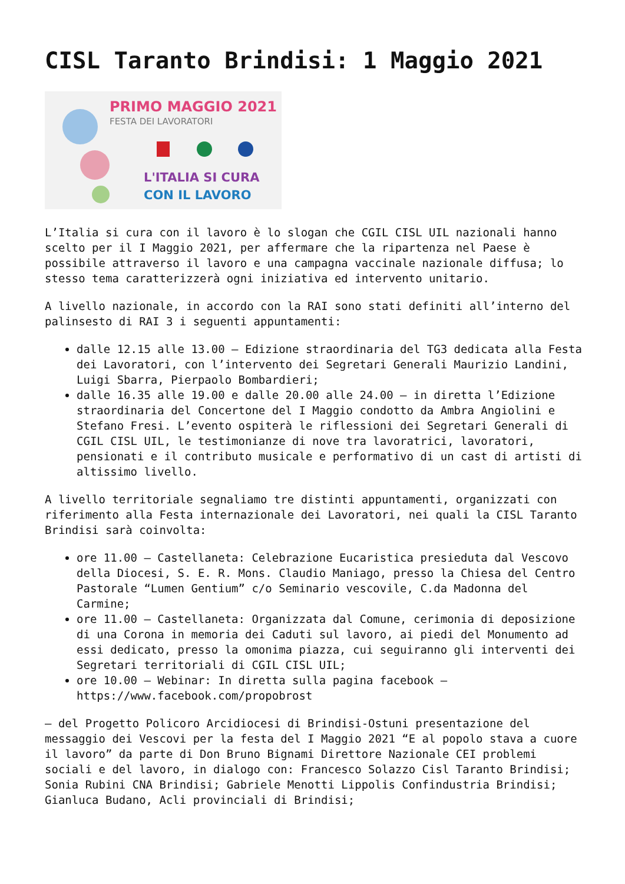CISL Taranto Brindisi: 1 Maggio 2021
PRIMO MAGGIO 2021
FESTA DEI LAVORATORI
L'ITALIA SI CURA
CON IL LAVORO
L’Italia si cura con il lavoro è lo slogan che CGIL CISL UIL nazionali hanno scelto per il I Maggio 2021, per affermare che la ripartenza nel Paese è possibile attraverso il lavoro e una campagna vaccinale nazionale diffusa; lo stesso tema caratterizzerà ogni iniziativa ed intervento unitario.
A livello nazionale, in accordo con la RAI sono stati definiti all’interno del palinsesto di RAI 3 i seguenti appuntamenti:
dalle 12.15 alle 13.00 – Edizione straordinaria del TG3 dedicata alla Festa dei Lavoratori, con l’intervento dei Segretari Generali Maurizio Landini, Luigi Sbarra, Pierpaolo Bombardieri;
dalle 16.35 alle 19.00 e dalle 20.00 alle 24.00 – in diretta l’Edizione straordinaria del Concertone del I Maggio condotto da Ambra Angiolini e Stefano Fresi. L’evento ospiterà le riflessioni dei Segretari Generali di CGIL CISL UIL, le testimonianze di nove tra lavoratrici, lavoratori, pensionati e il contributo musicale e performativo di un cast di artisti di altissimo livello.
A livello territoriale segnaliamo tre distinti appuntamenti, organizzati con riferimento alla Festa internazionale dei Lavoratori, nei quali la CISL Taranto Brindisi sarà coinvolta:
ore 11.00 – Castellaneta: Celebrazione Eucaristica presieduta dal Vescovo della Diocesi, S. E. R. Mons. Claudio Maniago, presso la Chiesa del Centro Pastorale “Lumen Gentium” c/o Seminario vescovile, C.da Madonna del Carmine;
ore 11.00 – Castellaneta: Organizzata dal Comune, cerimonia di deposizione di una Corona in memoria dei Caduti sul lavoro, ai piedi del Monumento ad essi dedicato, presso la omonima piazza, cui seguiranno gli interventi dei Segretari territoriali di CGIL CISL UIL;
ore 10.00 – Webinar: In diretta sulla pagina facebook – https://www.facebook.com/propobrost
– del Progetto Policoro Arcidiocesi di Brindisi-Ostuni presentazione del messaggio dei Vescovi per la festa del I Maggio 2021 “E al popolo stava a cuore il lavoro” da parte di Don Bruno Bignami Direttore Nazionale CEI problemi sociali e del lavoro, in dialogo con: Francesco Solazzo Cisl Taranto Brindisi; Sonia Rubini CNA Brindisi; Gabriele Menotti Lippolis Confindustria Brindisi; Gianluca Budano, Acli provinciali di Brindisi;